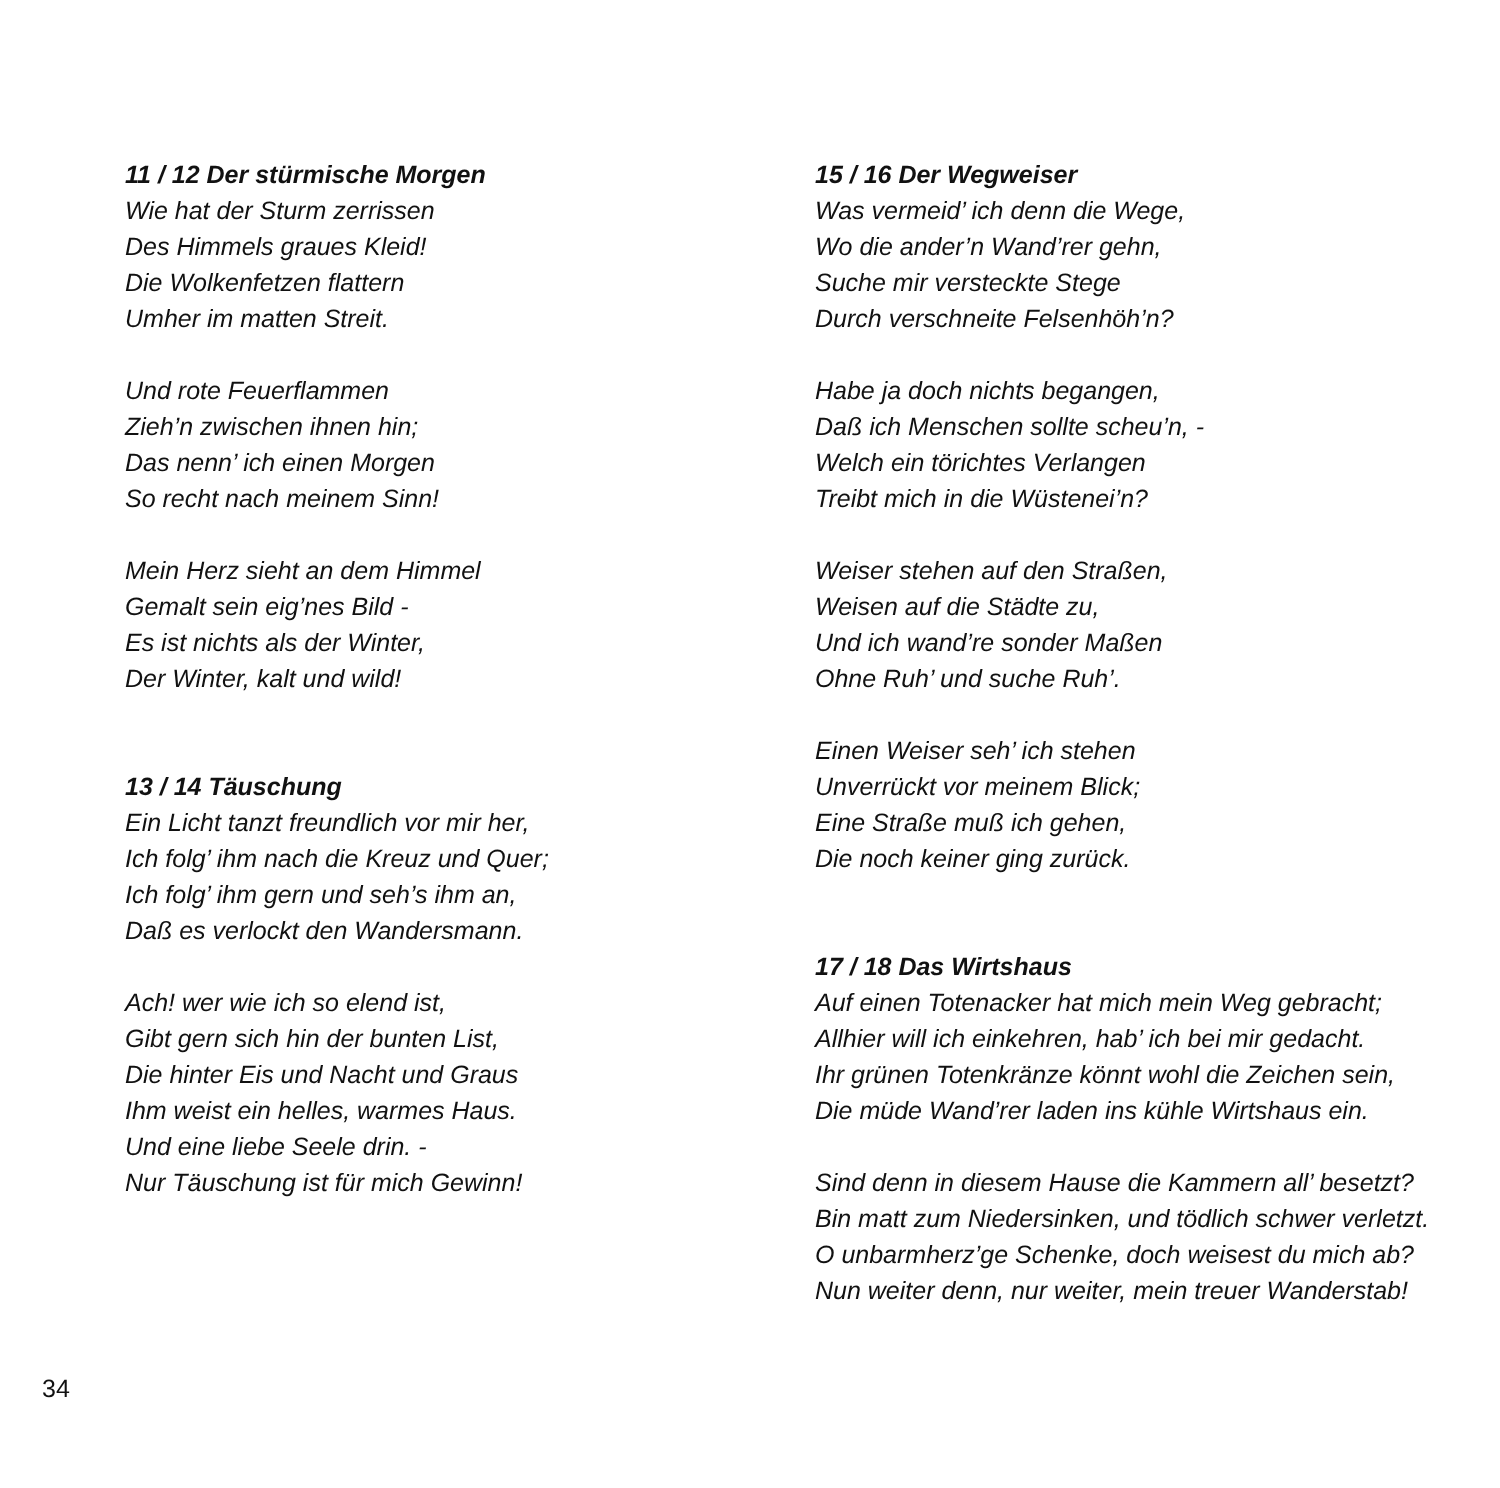11 / 12 Der stürmische Morgen
Wie hat der Sturm zerrissen
Des Himmels graues Kleid!
Die Wolkenfetzen flattern
Umher im matten Streit.
Und rote Feuerflammen
Zieh’n zwischen ihnen hin;
Das nenn’ ich einen Morgen
So recht nach meinem Sinn!
Mein Herz sieht an dem Himmel
Gemalt sein eig’nes Bild -
Es ist nichts als der Winter,
Der Winter, kalt und wild!
13 / 14 Täuschung
Ein Licht tanzt freundlich vor mir her,
Ich folg’ ihm nach die Kreuz und Quer;
Ich folg’ ihm gern und seh’s ihm an,
Daß es verlockt den Wandersmann.
Ach! wer wie ich so elend ist,
Gibt gern sich hin der bunten List,
Die hinter Eis und Nacht und Graus
Ihm weist ein helles, warmes Haus.
Und eine liebe Seele drin. -
Nur Täuschung ist für mich Gewinn!
15 / 16 Der Wegweiser
Was vermeid’ ich denn die Wege,
Wo die ander’n Wand’rer gehn,
Suche mir versteckte Stege
Durch verschneite Felsenhöh’n?
Habe ja doch nichts begangen,
Daß ich Menschen sollte scheu’n, -
Welch ein törichtes Verlangen
Treibt mich in die Wüstenei’n?
Weiser stehen auf den Straßen,
Weisen auf die Städte zu,
Und ich wand’re sonder Maßen
Ohne Ruh’ und suche Ruh’.
Einen Weiser seh’ ich stehen
Unverrückt vor meinem Blick;
Eine Straße muß ich gehen,
Die noch keiner ging zurück.
17 / 18 Das Wirtshaus
Auf einen Totenacker hat mich mein Weg gebracht;
Allhier will ich einkehren, hab’ ich bei mir gedacht.
Ihr grünen Totenkränze könnt wohl die Zeichen sein,
Die müde Wand’rer laden ins kühle Wirtshaus ein.
Sind denn in diesem Hause die Kammern all’ besetzt?
Bin matt zum Niedersinken, und tödlich schwer verletzt.
O unbarmherz’ge Schenke, doch weisest du mich ab?
Nun weiter denn, nur weiter, mein treuer Wanderstab!
34